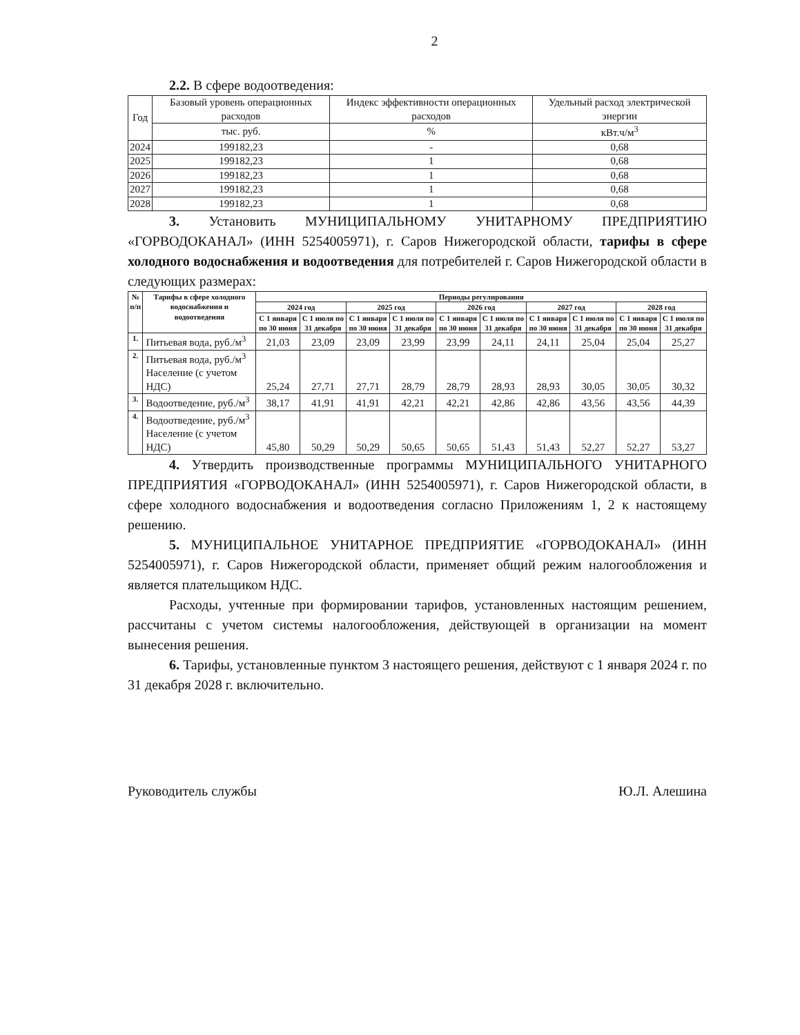2
2.2. В сфере водоотведения:
| Год | Базовый уровень операционных расходов | Индекс эффективности операционных расходов | Удельный расход электрической энергии |
| | тыс. руб. | % | кВт.ч/м<sup>3</sup> |
| 2024 | 199182,23 | - | 0,68 |
| 2025 | 199182,23 | 1 | 0,68 |
| 2026 | 199182,23 | 1 | 0,68 |
| 2027 | 199182,23 | 1 | 0,68 |
| 2028 | 199182,23 | 1 | 0,68 |
3. Установить МУНИЦИПАЛЬНОМУ УНИТАРНОМУ ПРЕДПРИЯТИЮ «ГОРВОДОКАНАЛ» (ИНН 5254005971), г. Саров Нижегородской области, тарифы в сфере холодного водоснабжения и водоотведения для потребителей г. Саров Нижегородской области в следующих размерах:
| № п/п | Тарифы в сфере холодного водоснабжения и водоотведения | Периоды регулирования | | | | | | | | | |
| --- | --- | --- | --- | --- | --- | --- | --- | --- | --- | --- | --- |
| | | 2024 год | | 2025 год | | 2026 год | | 2027 год | | 2028 год | |
| | | С 1 января по 30 июня | С 1 июля по 31 декабря | С 1 января по 30 июня | С 1 июля по 31 декабря | С 1 января по 30 июня | С 1 июля по 31 декабря | С 1 января по 30 июня | С 1 июля по 31 декабря | С 1 января по 30 июня | С 1 июля по 31 декабря |
| 1. | Питьевая вода, руб./м<sup>3</sup> | 21,03 | 23,09 | 23,09 | 23,99 | 23,99 | 24,11 | 24,11 | 25,04 | 25,04 | 25,27 |
| 2. | Питьевая вода, руб./м<sup>3</sup> Население (с учетом НДС) | 25,24 | 27,71 | 27,71 | 28,79 | 28,79 | 28,93 | 28,93 | 30,05 | 30,05 | 30,32 |
| 3. | Водоотведение, руб./м<sup>3</sup> | 38,17 | 41,91 | 41,91 | 42,21 | 42,21 | 42,86 | 42,86 | 43,56 | 43,56 | 44,39 |
| 4. | Водоотведение, руб./м<sup>3</sup> Население (с учетом НДС) | 45,80 | 50,29 | 50,29 | 50,65 | 50,65 | 51,43 | 51,43 | 52,27 | 52,27 | 53,27 |
4. Утвердить производственные программы МУНИЦИПАЛЬНОГО УНИТАРНОГО ПРЕДПРИЯТИЯ «ГОРВОДОКАНАЛ» (ИНН 5254005971), г. Саров Нижегородской области, в сфере холодного водоснабжения и водоотведения согласно Приложениям 1, 2 к настоящему решению.
5. МУНИЦИПАЛЬНОЕ УНИТАРНОЕ ПРЕДПРИЯТИЕ «ГОРВОДОКАНАЛ» (ИНН 5254005971), г. Саров Нижегородской области, применяет общий режим налогообложения и является плательщиком НДС.
Расходы, учтенные при формировании тарифов, установленных настоящим решением, рассчитаны с учетом системы налогообложения, действующей в организации на момент вынесения решения.
6. Тарифы, установленные пунктом 3 настоящего решения, действуют с 1 января 2024 г. по 31 декабря 2028 г. включительно.
Руководитель службы Ю.Л. Алешина